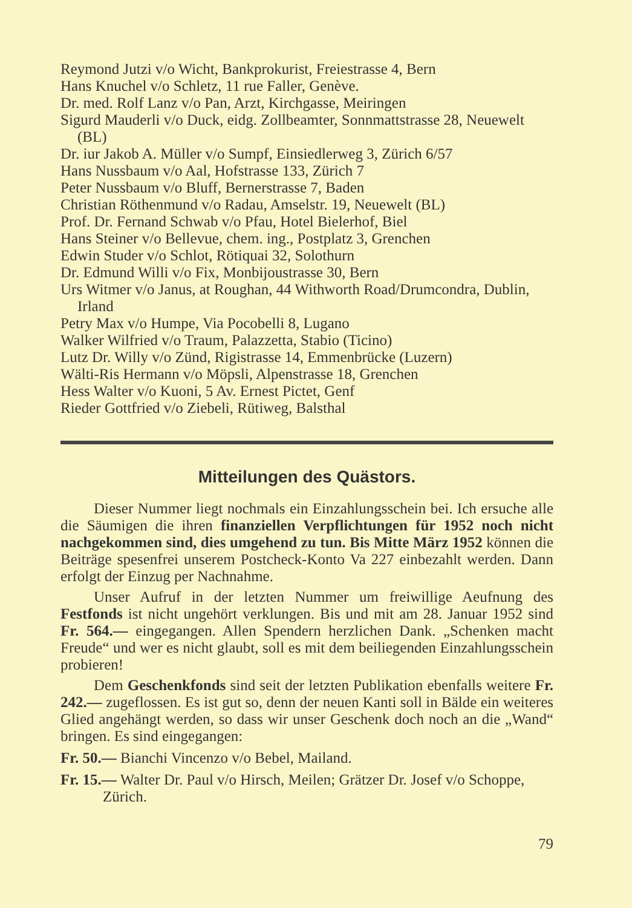Reymond Jutzi v/o Wicht, Bankprokurist, Freiestrasse 4, Bern
Hans Knuchel v/o Schletz, 11 rue Faller, Genève.
Dr. med. Rolf Lanz v/o Pan, Arzt, Kirchgasse, Meiringen
Sigurd Mauderli v/o Duck, eidg. Zollbeamter, Sonnmattstrasse 28, Neuewelt (BL)
Dr. iur Jakob A. Müller v/o Sumpf, Einsiedlerweg 3, Zürich 6/57
Hans Nussbaum v/o Aal, Hofstrasse 133, Zürich 7
Peter Nussbaum v/o Bluff, Bernerstrasse 7, Baden
Christian Röthenmund v/o Radau, Amselstr. 19, Neuewelt (BL)
Prof. Dr. Fernand Schwab v/o Pfau, Hotel Bielerhof, Biel
Hans Steiner v/o Bellevue, chem. ing., Postplatz 3, Grenchen
Edwin Studer v/o Schlot, Rötiquai 32, Solothurn
Dr. Edmund Willi v/o Fix, Monbijoustrasse 30, Bern
Urs Witmer v/o Janus, at Roughan, 44 Withworth Road/Drumcondra, Dublin, Irland
Petry Max v/o Humpe, Via Pocobelli 8, Lugano
Walker Wilfried v/o Traum, Palazzetta, Stabio (Ticino)
Lutz Dr. Willy v/o Zünd, Rigistrasse 14, Emmenbrücke (Luzern)
Wälti-Ris Hermann v/o Möpsli, Alpenstrasse 18, Grenchen
Hess Walter v/o Kuoni, 5 Av. Ernest Pictet, Genf
Rieder Gottfried v/o Ziebeli, Rütiweg, Balsthal
Mitteilungen des Quästors.
Dieser Nummer liegt nochmals ein Einzahlungsschein bei. Ich ersuche alle die Säumigen die ihren finanziellen Verpflichtungen für 1952 noch nicht nachgekommen sind, dies umgehend zu tun. Bis Mitte März 1952 können die Beiträge spesenfrei unserem Postcheck-Konto Va 227 einbezahlt werden. Dann erfolgt der Einzug per Nachnahme.
Unser Aufruf in der letzten Nummer um freiwillige Aeufnung des Festfonds ist nicht ungehört verklungen. Bis und mit am 28. Januar 1952 sind Fr. 564.— eingegangen. Allen Spendern herzlichen Dank. „Schenken macht Freude“ und wer es nicht glaubt, soll es mit dem beiliegenden Einzahlungsschein probieren!
Dem Geschenkfonds sind seit der letzten Publikation ebenfalls weitere Fr. 242.— zugeflossen. Es ist gut so, denn der neuen Kanti soll in Bälde ein weiteres Glied angehängt werden, so dass wir unser Geschenk doch noch an die „Wand“ bringen. Es sind eingegangen:
Fr. 50.— Bianchi Vincenzo v/o Bebel, Mailand.
Fr. 15.— Walter Dr. Paul v/o Hirsch, Meilen; Grätzer Dr. Josef v/o Schoppe, Zürich.
79